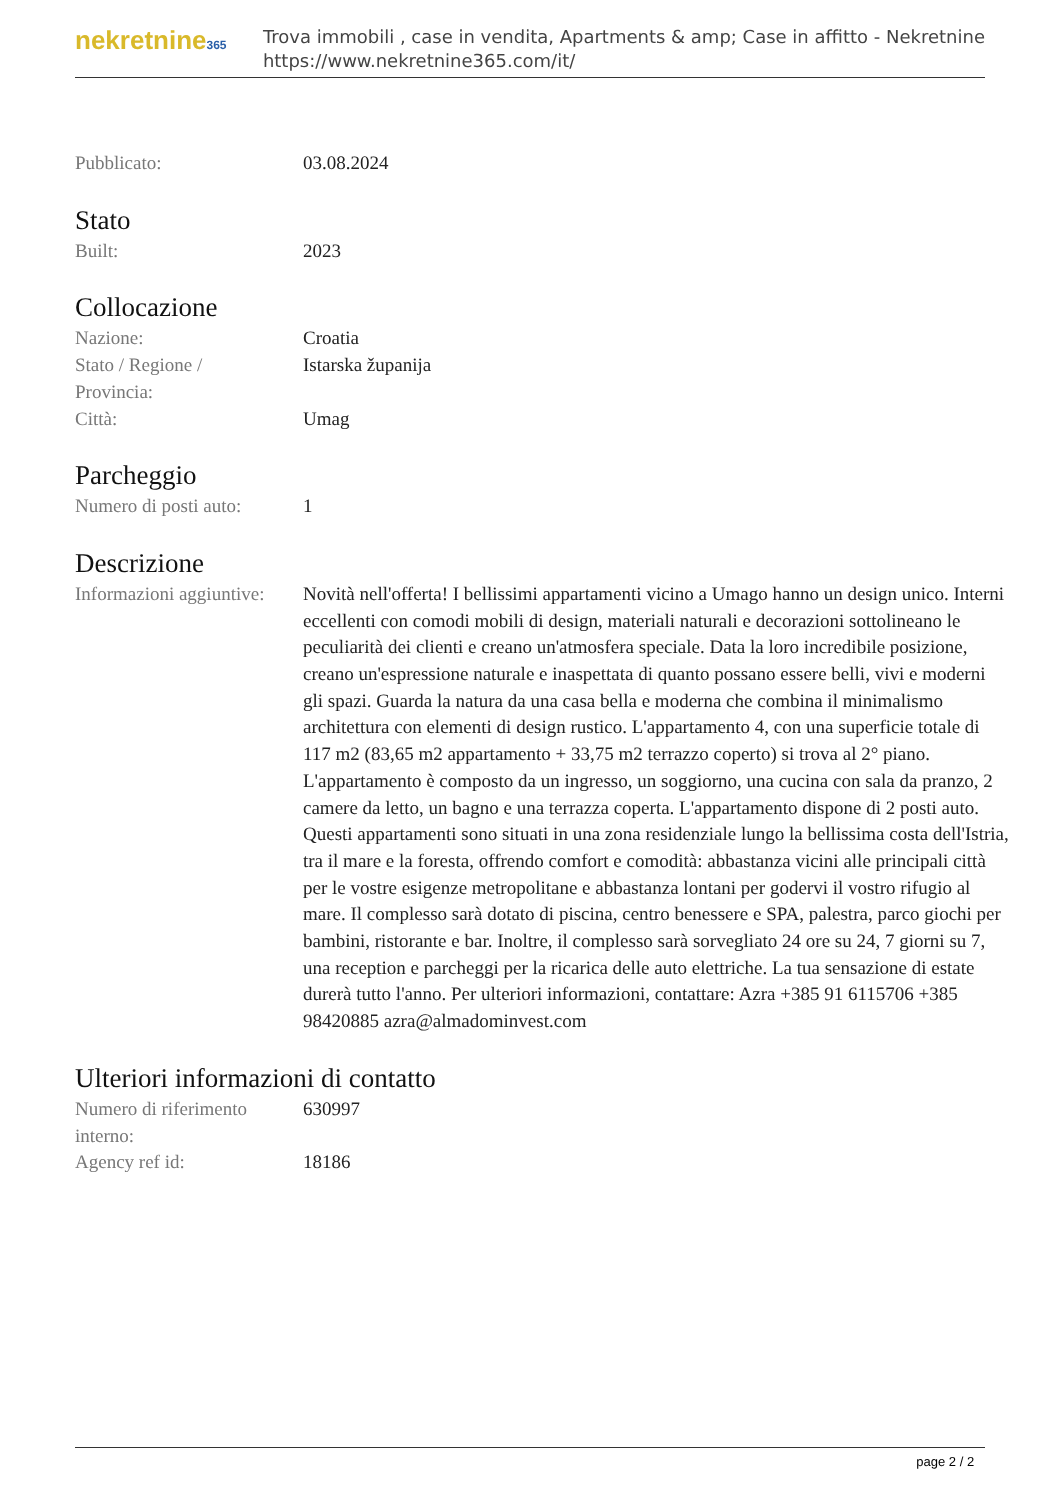nekretnine365
Trova immobili , case in vendita, Apartments & amp; Case in affitto - Nekretnine
https://www.nekretnine365.com/it/
Pubblicato: 03.08.2024
Stato
Built: 2023
Collocazione
Nazione: Croatia
Stato / Regione /
Provincia:
Istarska županija
Città: Umag
Parcheggio
Numero di posti auto:
1
Descrizione
Informazioni aggiuntive:
Novità nell'offerta! I bellissimi appartamenti vicino a Umago hanno un design unico. Interni eccellenti con comodi mobili di design, materiali naturali e decorazioni sottolineano le peculiarità dei clienti e creano un'atmosfera speciale. Data la loro incredibile posizione, creano un'espressione naturale e inaspettata di quanto possano essere belli, vivi e moderni gli spazi. Guarda la natura da una casa bella e moderna che combina il minimalismo architettura con elementi di design rustico. L'appartamento 4, con una superficie totale di 117 m2 (83,65 m2 appartamento + 33,75 m2 terrazzo coperto) si trova al 2° piano. L'appartamento è composto da un ingresso, un soggiorno, una cucina con sala da pranzo, 2 camere da letto, un bagno e una terrazza coperta. L'appartamento dispone di 2 posti auto. Questi appartamenti sono situati in una zona residenziale lungo la bellissima costa dell'Istria, tra il mare e la foresta, offrendo comfort e comodità: abbastanza vicini alle principali città per le vostre esigenze metropolitane e abbastanza lontani per godervi il vostro rifugio al mare. Il complesso sarà dotato di piscina, centro benessere e SPA, palestra, parco giochi per bambini, ristorante e bar. Inoltre, il complesso sarà sorvegliato 24 ore su 24, 7 giorni su 7, una reception e parcheggi per la ricarica delle auto elettriche. La tua sensazione di estate durerà tutto l'anno. Per ulteriori informazioni, contattare: Azra +385 91 6115706 +385 98420885 azra@almadominvest.com
Ulteriori informazioni di contatto
Numero di riferimento
interno:
630997
Agency ref id: 18186
page 2 / 2